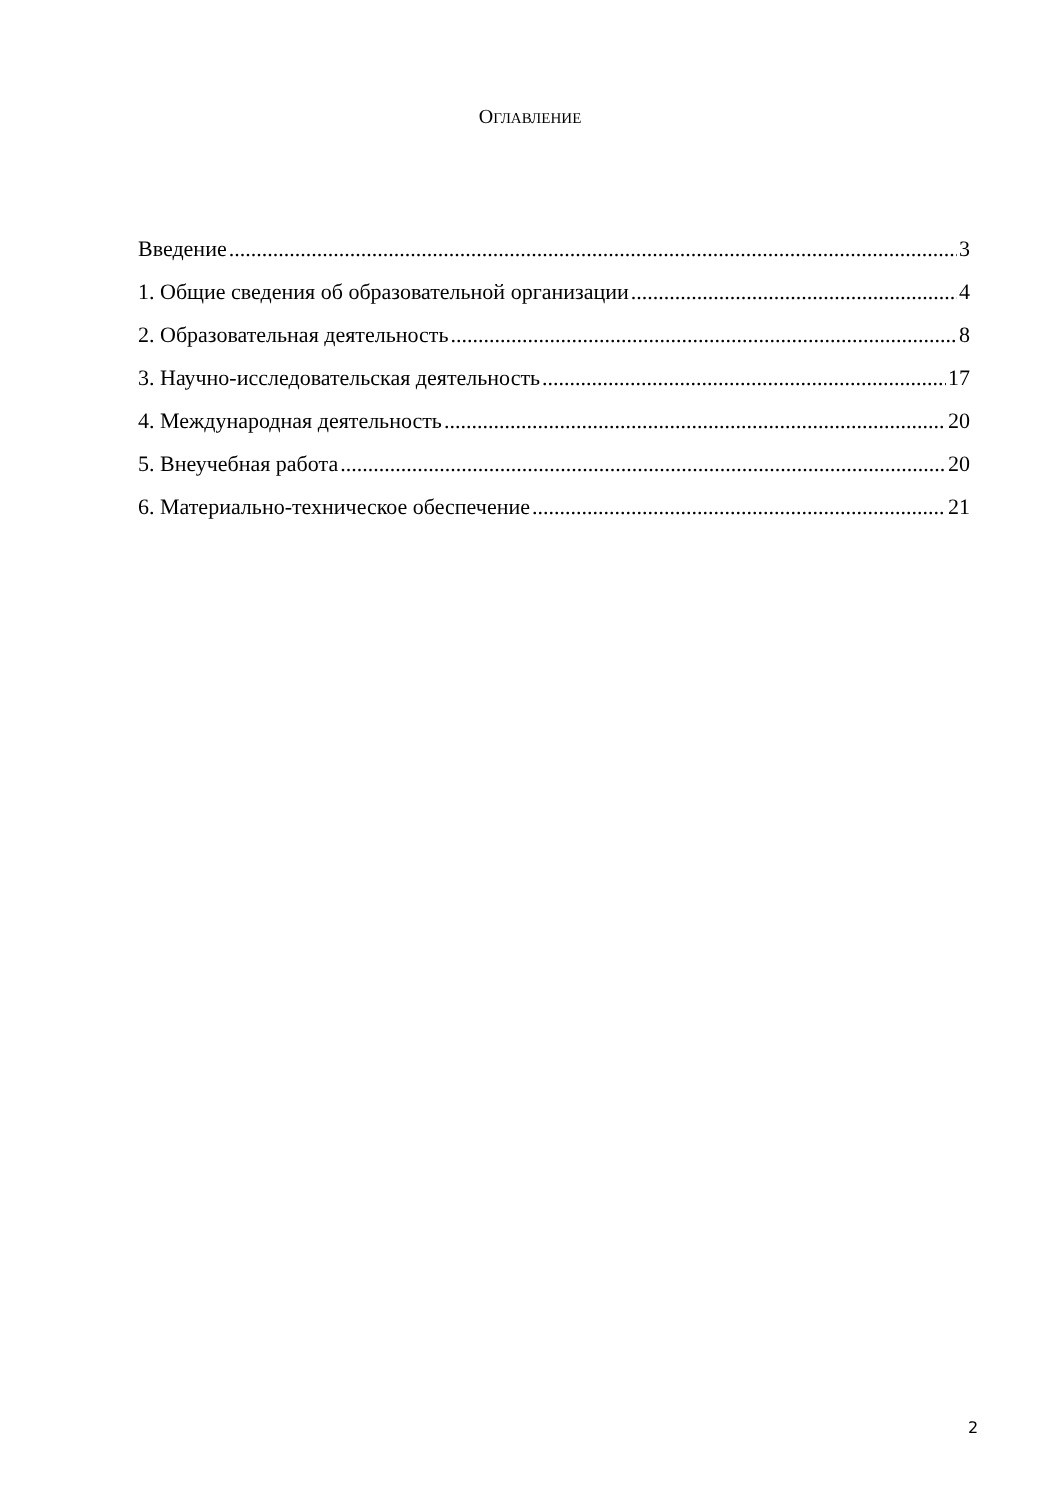ОГЛАВЛЕНИЕ
Введение 3
1. Общие сведения об образовательной организации 4
2. Образовательная деятельность 8
3. Научно-исследовательская деятельность 17
4. Международная деятельность 20
5. Внеучебная работа 20
6. Материально-техническое обеспечение 21
2